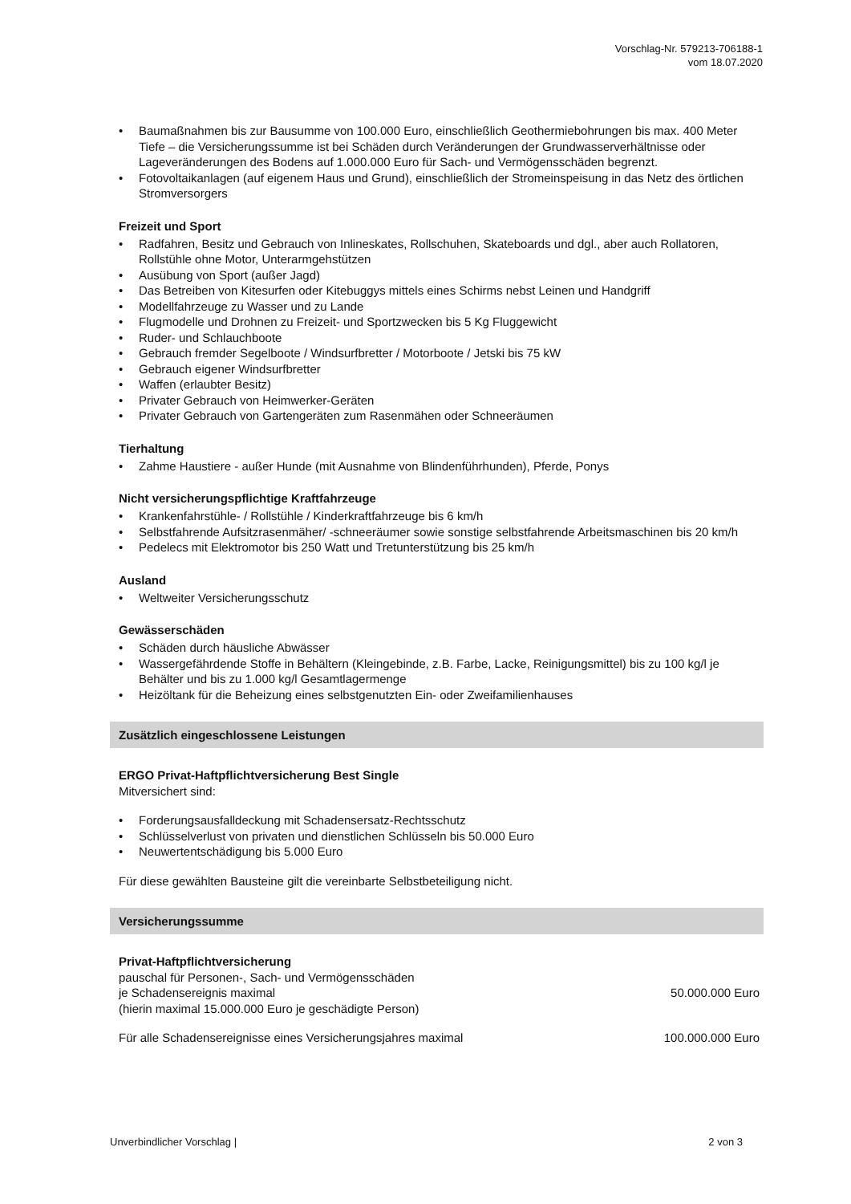Vorschlag-Nr. 579213-706188-1
vom 18.07.2020
• Baumaßnahmen bis zur Bausumme von 100.000 Euro, einschließlich Geothermiebohrungen bis max. 400 Meter Tiefe – die Versicherungssumme ist bei Schäden durch Veränderungen der Grundwasserverhältnisse oder Lageveränderungen des Bodens auf 1.000.000 Euro für Sach- und Vermögensschäden begrenzt.
• Fotovoltaikanlagen (auf eigenem Haus und Grund), einschließlich der Stromeinspeisung in das Netz des örtlichen Stromversorgers
Freizeit und Sport
• Radfahren, Besitz und Gebrauch von Inlineskates, Rollschuhen, Skateboards und dgl., aber auch Rollatoren, Rollstühle ohne Motor, Unterarmgehstützen
• Ausübung von Sport (außer Jagd)
• Das Betreiben von Kitesurfen oder Kitebuggys mittels eines Schirms nebst Leinen und Handgriff
• Modellfahrzeuge zu Wasser und zu Lande
• Flugmodelle und Drohnen zu Freizeit- und Sportzwecken bis 5 Kg Fluggewicht
• Ruder- und Schlauchboote
• Gebrauch fremder Segelboote / Windsurfbretter / Motorboote / Jetski bis 75 kW
• Gebrauch eigener Windsurfbretter
• Waffen (erlaubter Besitz)
• Privater Gebrauch von Heimwerker-Geräten
• Privater Gebrauch von Gartengeräten zum Rasenmähen oder Schneeräumen
Tierhaltung
• Zahme Haustiere - außer Hunde (mit Ausnahme von Blindenführhunden), Pferde, Ponys
Nicht versicherungspflichtige Kraftfahrzeuge
• Krankenfahrstühle- / Rollstühle / Kinderkraftfahrzeuge bis 6 km/h
• Selbstfahrende Aufsitzrasenmäher/ -schneeräumer sowie sonstige selbstfahrende Arbeitsmaschinen bis 20 km/h
• Pedelecs mit Elektromotor bis 250 Watt und Tretunterstützung bis 25 km/h
Ausland
• Weltweiter Versicherungsschutz
Gewässerschäden
• Schäden durch häusliche Abwässer
• Wassergefährdende Stoffe in Behältern (Kleingebinde, z.B. Farbe, Lacke, Reinigungsmittel) bis zu 100 kg/l je Behälter und bis zu 1.000 kg/l Gesamtlagermenge
• Heizöltank für die Beheizung eines selbstgenutzten Ein- oder Zweifamilienhauses
Zusätzlich eingeschlossene Leistungen
ERGO Privat-Haftpflichtversicherung Best Single
Mitversichert sind:
• Forderungsausfalldeckung mit Schadensersatz-Rechtsschutz
• Schlüsselverlust von privaten und dienstlichen Schlüsseln bis 50.000 Euro
• Neuwertentschädigung bis 5.000 Euro
Für diese gewählten Bausteine gilt die vereinbarte Selbstbeteiligung nicht.
Versicherungssumme
Privat-Haftpflichtversicherung
pauschal für Personen-, Sach- und Vermögensschäden
je Schadensereignis maximal 50.000.000 Euro
(hierin maximal 15.000.000 Euro je geschädigte Person)
Für alle Schadensereignisse eines Versicherungsjahres maximal 100.000.000 Euro
Unverbindlicher Vorschlag | 2 von 3